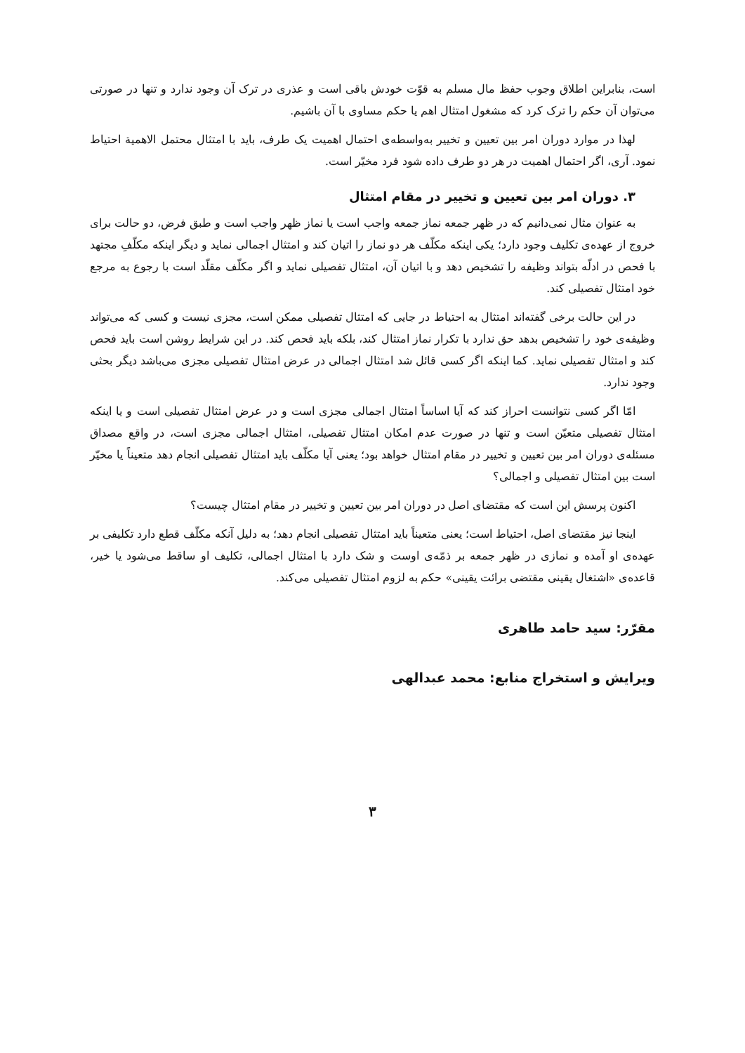است، بنابراین اطلاق وجوب حفظ مال مسلم به قوّت خودش باقی است و عذری در ترک آن وجود ندارد و تنها در صورتی می‌توان آن حکم را ترک کرد که مشغول امتثال اهم یا حکم مساوی با آن باشیم.
لهذا در موارد دوران امر بین تعیین و تخییر به‌واسطه‌ی احتمال اهمیت یک طرف، باید با امتثال محتمل الاهمیة احتیاط نمود. آری، اگر احتمال اهمیت در هر دو طرف داده شود فرد مخیّر است.
۳. دوران امر بین تعیین و تخییر در مقام امتثال
به عنوان مثال نمی‌دانیم که در ظهر جمعه نماز جمعه واجب است یا نماز ظهر واجب است و طبق فرض، دو حالت برای خروج از عهده‌ی تکلیف وجود دارد؛ یکی اینکه مکلّف هر دو نماز را اتیان کند و امتثال اجمالی نماید و دیگر اینکه مکلّفِ مجتهد با فحص در ادلّه بتواند وظیفه را تشخیص دهد و با اتیان آن، امتثال تفصیلی نماید و اگر مکلّف مقلّد است با رجوع به مرجع خود امتثال تفصیلی کند.
در این حالت برخی گفته‌اند امتثال به احتیاط در جایی که امتثال تفصیلی ممکن است، مجزی نیست و کسی که می‌تواند وظیفه‌ی خود را تشخیص بدهد حق ندارد با تکرار نماز امتثال کند، بلکه باید فحص کند. در این شرایط روشن است باید فحص کند و امتثال تفصیلی نماید. کما اینکه اگر کسی قائل شد امتثال اجمالی در عرض امتثال تفصیلی مجزی می‌باشد دیگر بحثی وجود ندارد.
امّا اگر کسی نتوانست احراز کند که آیا اساساً امتثال اجمالی مجزی است و در عرض امتثال تفصیلی است و یا اینکه امتثال تفصیلی متعیّن است و تنها در صورت عدم امکان امتثال تفصیلی، امتثال اجمالی مجزی است، در واقع مصداق مسئله‌ی دوران امر بین تعیین و تخییر در مقام امتثال خواهد بود؛ یعنی آیا مکلّف باید امتثال تفصیلی انجام دهد متعیناً یا مخیّر است بین امتثال تفصیلی و اجمالی؟
اکنون پرسش این است که مقتضای اصل در دوران امر بین تعیین و تخییر در مقام امتثال چیست؟
اینجا نیز مقتضای اصل، احتیاط است؛ یعنی متعیناً باید امتثال تفصیلی انجام دهد؛ به دلیل آنکه مکلّف قطع دارد تکلیفی بر عهده‌ی او آمده و نمازی در ظهر جمعه بر ذمّه‌ی اوست و شک دارد با امتثال اجمالی، تکلیف او ساقط می‌شود یا خیر، قاعده‌ی «اشتغال یقینی مقتضی برائت یقینی» حکم به لزوم امتثال تفصیلی می‌کند.
مقرّر: سید حامد طاهری
ویرایش و استخراج منابع: محمد عبدالهی
۳